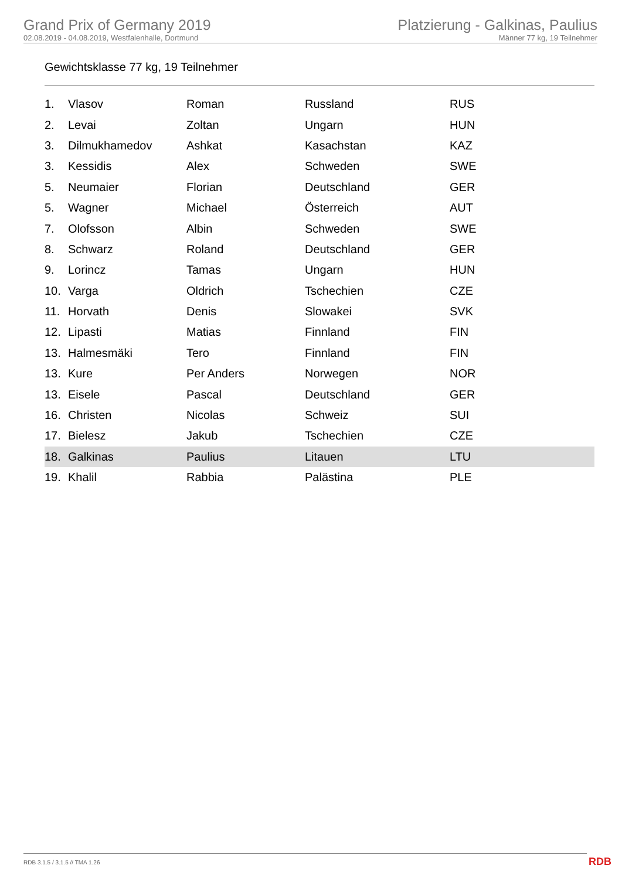Grand Prix of Germany 2019
02.08.2019 - 04.08.2019, Westfalenhalle, Dortmund
Platzierung - Galkinas, Paulius
Männer 77 kg, 19 Teilnehmer
Gewichtsklasse 77 kg, 19 Teilnehmer
| 1. | Vlasov | Roman | Russland | RUS |
| 2. | Levai | Zoltan | Ungarn | HUN |
| 3. | Dilmukhamedov | Ashkat | Kasachstan | KAZ |
| 3. | Kessidis | Alex | Schweden | SWE |
| 5. | Neumaier | Florian | Deutschland | GER |
| 5. | Wagner | Michael | Österreich | AUT |
| 7. | Olofsson | Albin | Schweden | SWE |
| 8. | Schwarz | Roland | Deutschland | GER |
| 9. | Lorincz | Tamas | Ungarn | HUN |
| 10. | Varga | Oldrich | Tschechien | CZE |
| 11. | Horvath | Denis | Slowakei | SVK |
| 12. | Lipasti | Matias | Finnland | FIN |
| 13. | Halmesmäki | Tero | Finnland | FIN |
| 13. | Kure | Per Anders | Norwegen | NOR |
| 13. | Eisele | Pascal | Deutschland | GER |
| 16. | Christen | Nicolas | Schweiz | SUI |
| 17. | Bielesz | Jakub | Tschechien | CZE |
| 18. | Galkinas | Paulius | Litauen | LTU |
| 19. | Khalil | Rabbia | Palästina | PLE |
RDB 3.1.5 / 3.1.5 // TMA 1.26 RDB